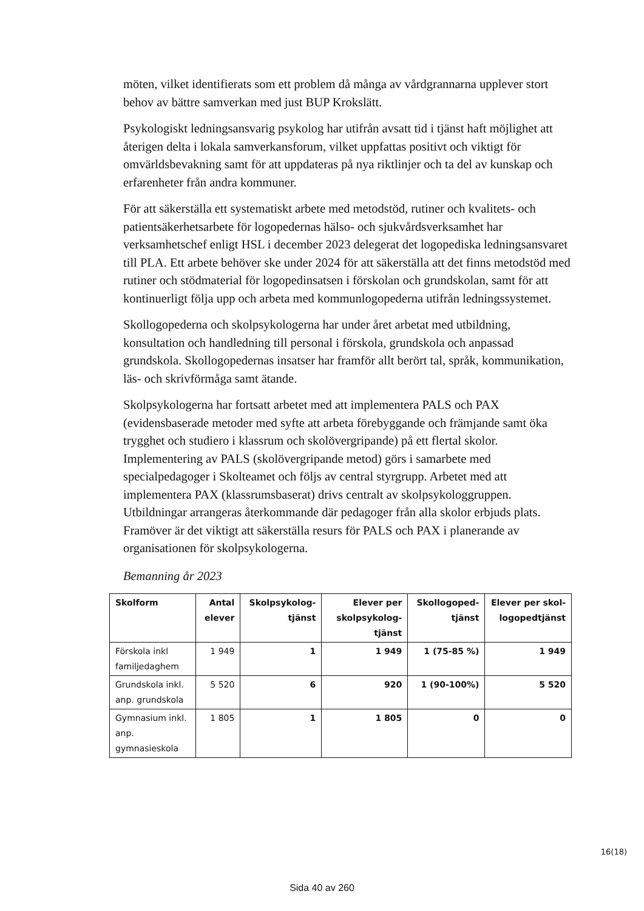möten, vilket identifierats som ett problem då många av vårdgrannarna upplever stort behov av bättre samverkan med just BUP Krokslätt.
Psykologiskt ledningsansvarig psykolog har utifrån avsatt tid i tjänst haft möjlighet att återigen delta i lokala samverkansforum, vilket uppfattas positivt och viktigt för omvärldsbevakning samt för att uppdateras på nya riktlinjer och ta del av kunskap och erfarenheter från andra kommuner.
För att säkerställa ett systematiskt arbete med metodstöd, rutiner och kvalitets- och patientsäkerhetsarbete för logopedernas hälso- och sjukvårdsverksamhet har verksamhetschef enligt HSL i december 2023 delegerat det logopediska ledningsansvaret till PLA. Ett arbete behöver ske under 2024 för att säkerställa att det finns metodstöd med rutiner och stödmaterial för logopedinsatsen i förskolan och grundskolan, samt för att kontinuerligt följa upp och arbeta med kommunlogopederna utifrån ledningssystemet.
Skollogopederna och skolpsykologerna har under året arbetat med utbildning, konsultation och handledning till personal i förskola, grundskola och anpassad grundskola. Skollogopedernas insatser har framför allt berört tal, språk, kommunikation, läs- och skrivförmåga samt ätande.
Skolpsykologerna har fortsatt arbetet med att implementera PALS och PAX (evidensbaserade metoder med syfte att arbeta förebyggande och främjande samt öka trygghet och studiero i klassrum och skolövergripande) på ett flertal skolor. Implementering av PALS (skolövergripande metod) görs i samarbete med specialpedagoger i Skolteamet och följs av central styrgrupp. Arbetet med att implementera PAX (klassrumsbaserat) drivs centralt av skolpsykologgruppen. Utbildningar arrangeras återkommande där pedagoger från alla skolor erbjuds plats. Framöver är det viktigt att säkerställa resurs för PALS och PAX i planerande av organisationen för skolpsykologerna.
Bemanning år 2023
| Skolform | Antal elever | Skolpsykolog-tjänst | Elever per skolpsykolog-tjänst | Skollogoped-tjänst | Elever per skol-logopedtjänst |
| --- | --- | --- | --- | --- | --- |
| Förskola inkl familjedaghem | 1 949 | 1 | 1 949 | 1 (75-85 %) | 1 949 |
| Grundskola inkl. anp. grundskola | 5 520 | 6 | 920 | 1 (90-100%) | 5 520 |
| Gymnasium inkl. anp. gymnasieskola | 1 805 | 1 | 1 805 | 0 | 0 |
16(18)
Sida 40 av 260